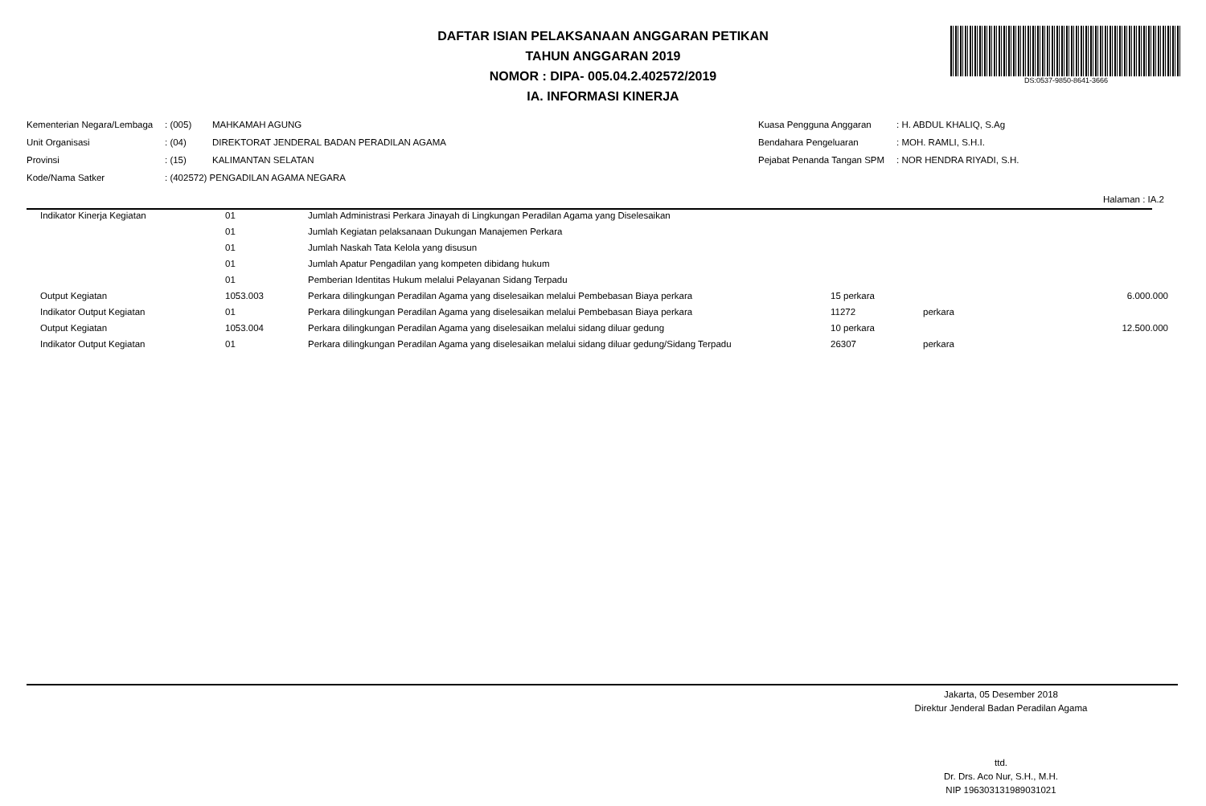DAFTAR ISIAN PELAKSANAAN ANGGARAN PETIKAN
TAHUN ANGGARAN 2019
NOMOR : DIPA- 005.04.2.402572/2019
IA. INFORMASI KINERJA
DS:0537-9850-8641-3666
| Kementerian Negara/Lembaga | : (005) | MAHKAMAH AGUNG |
| Unit Organisasi | : (04) | DIREKTORAT JENDERAL BADAN PERADILAN AGAMA |
| Provinsi | : (15) | KALIMANTAN SELATAN |
| Kode/Nama Satker | : (402572) PENGADILAN AGAMA NEGARA | |
| Kuasa Pengguna Anggaran | : H. ABDUL KHALIQ, S.Ag |
| Bendahara Pengeluaran | : MOH. RAMLI, S.H.I. |
| Pejabat Penanda Tangan SPM | : NOR HENDRA RIYADI, S.H. |
Halaman : IA.2
| | Indikator Kinerja Kegiatan | 01 | Jumlah Administrasi Perkara Jinayah di Lingkungan Peradilan Agama yang Diselesaikan | | | |
| | | 01 | Jumlah Kegiatan pelaksanaan Dukungan Manajemen Perkara | | | |
| | | 01 | Jumlah Naskah Tata Kelola yang disusun | | | |
| | | 01 | Jumlah Apatur Pengadilan yang kompeten dibidang hukum | | | |
| | | 01 | Pemberian Identitas Hukum melalui Pelayanan Sidang Terpadu | | | |
| | Output Kegiatan | 1053.003 | Perkara dilingkungan Peradilan Agama yang diselesaikan melalui Pembebasan Biaya perkara | 15 perkara | | 6.000.000 |
| | Indikator Output Kegiatan | 01 | Perkara dilingkungan Peradilan Agama yang diselesaikan melalui Pembebasan Biaya perkara | 11272 | perkara | |
| | Output Kegiatan | 1053.004 | Perkara dilingkungan Peradilan Agama yang diselesaikan melalui sidang diluar gedung | 10 perkara | | 12.500.000 |
| | Indikator Output Kegiatan | 01 | Perkara dilingkungan Peradilan Agama yang diselesaikan melalui sidang diluar gedung/Sidang Terpadu | 26307 | perkara | |
Jakarta, 05 Desember 2018
Direktur Jenderal Badan Peradilan Agama
ttd.
Dr. Drs. Aco Nur, S.H., M.H.
NIP 196303131989031021